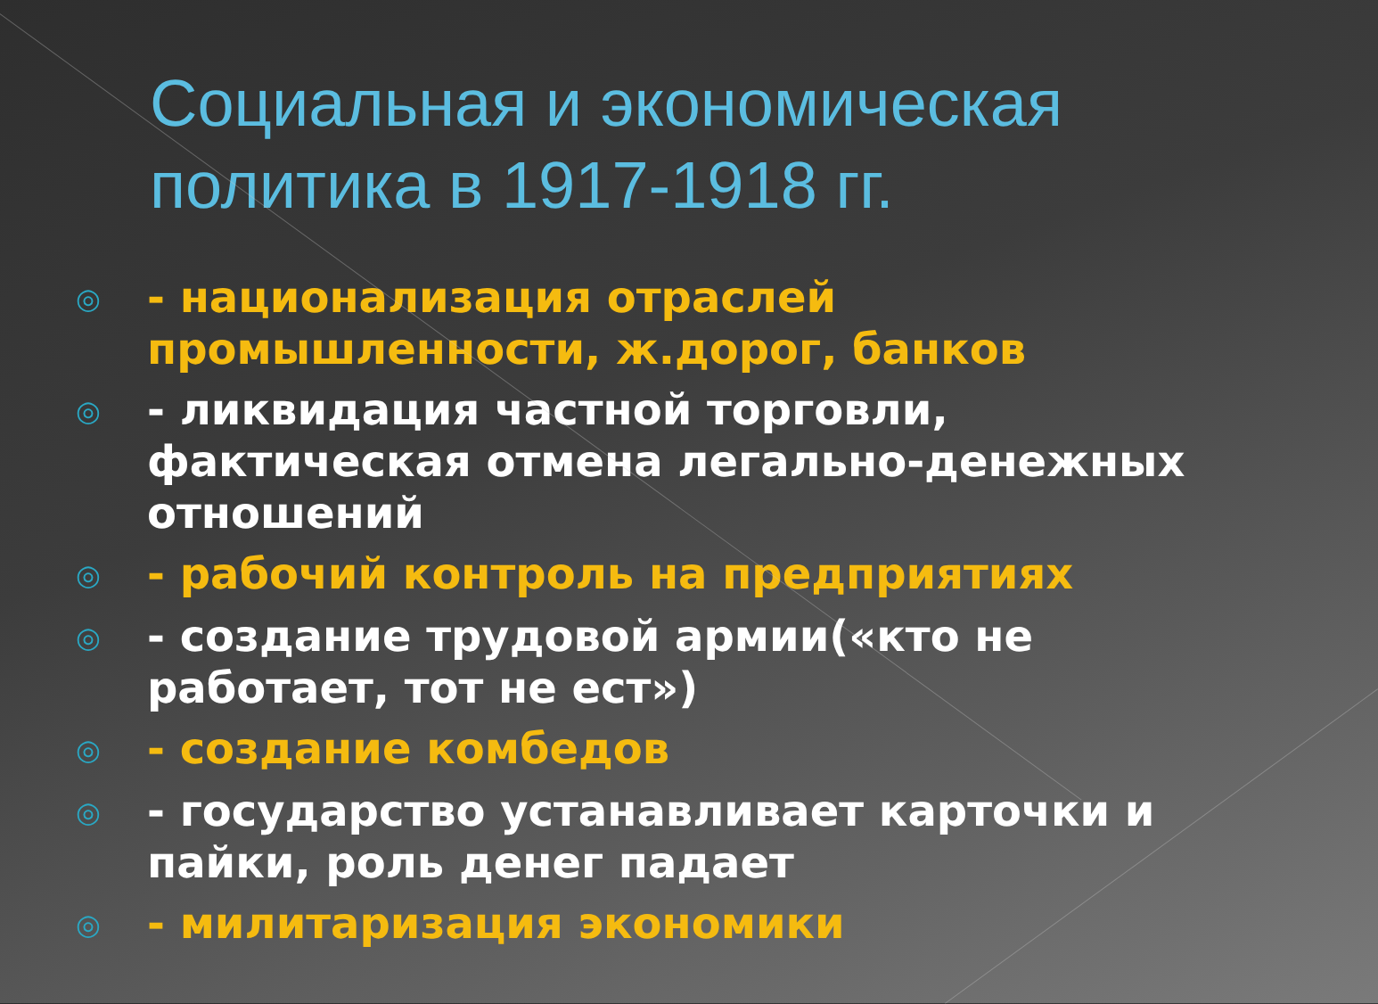Социальная и экономическая политика в 1917-1918 гг.
◎ - национализация отраслей промышленности, ж.дорог, банков
◎ - ликвидация частной торговли, фактическая отмена легально-денежных отношений
◎ - рабочий контроль на предприятиях
◎ - создание трудовой армии(«кто не работает, тот не ест»)
◎ - создание комбедов
◎ - государство устанавливает карточки и пайки, роль денег падает
◎ - милитаризация экономики